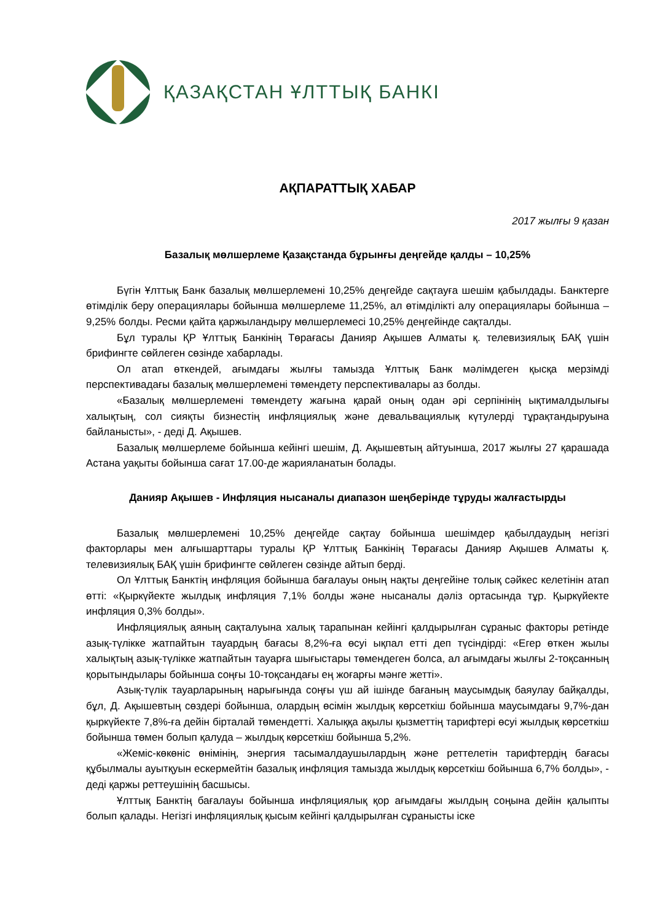ҚАЗАҚСТАН ҰЛТТЫҚ БАНКІ
АҚПАРАТТЫҚ ХАБАР
2017 жылғы 9 қазан
Базалық мөлшерлеме Қазақстанда бұрынғы деңгейде қалды – 10,25%
Бүгін Ұлттық Банк базалық мөлшерлемені 10,25% деңгейде сақтауға шешім қабылдады. Банктерге өтімділік беру операциялары бойынша мөлшерлеме 11,25%, ал өтімділікті алу операциялары бойынша – 9,25% болды. Ресми қайта қаржыландыру мөлшерлемесі 10,25% деңгейінде сақталды.
Бұл туралы ҚР Ұлттық Банкінің Төрағасы Данияр Ақышев Алматы қ. телевизиялық БАҚ үшін брифингте сөйлеген сөзінде хабарлады.
Ол атап өткендей, ағымдағы жылғы тамызда Ұлттық Банк мәлімдеген қысқа мерзімді перспективадағы базалық мөлшерлемені төмендету перспективалары аз болды.
«Базалық мөлшерлемені төмендету жағына қарай оның одан әрі серпінінің ықтималдылығы халықтың, сол сияқты бизнестің инфляциялық және девальвациялық күтулерді тұрақтандыруына байланысты», - деді Д. Ақышев.
Базалық мөлшерлеме бойынша кейінгі шешім, Д. Ақышевтың айтуынша, 2017 жылғы 27 қарашада Астана уақыты бойынша сағат 17.00-де жарияланатын болады.
Данияр Ақышев - Инфляция нысаналы диапазон шеңберінде тұруды жалғастырды
Базалық мөлшерлемені 10,25% деңгейде сақтау бойынша шешімдер қабылдаудың негізгі факторлары мен алғышарттары туралы ҚР Ұлттық Банкінің Төрағасы Данияр Ақышев Алматы қ. телевизиялық БАҚ үшін брифингте сөйлеген сөзінде айтып берді.
Ол Ұлттық Банктің инфляция бойынша бағалауы оның нақты деңгейіне толық сәйкес келетінін атап өтті: «Қыркүйекте жылдық инфляция 7,1% болды және нысаналы дәліз ортасында тұр. Қыркүйекте инфляция 0,3% болды».
Инфляциялық аяның сақталуына халық тарапынан кейінгі қалдырылған сұраныс факторы ретінде азық-түлікке жатпайтын тауардың бағасы 8,2%-ға өсуі ықпал етті деп түсіндірді: «Егер өткен жылы халықтың азық-түлікке жатпайтын тауарға шығыстары төмендеген болса, ал ағымдағы жылғы 2-тоқсанның қорытындылары бойынша соңғы 10-тоқсандағы ең жоғарғы мәнге жетті».
Азық-түлік тауарларының нарығында соңғы үш ай ішінде бағаның маусымдық баяулау байқалды, бұл, Д. Ақышевтың сөздері бойынша, олардың өсімін жылдық көрсеткіш бойынша маусымдағы 9,7%-дан қыркүйекте 7,8%-ға дейін бірталай төмендетті. Халыққа ақылы қызметтің тарифтері өсуі жылдық көрсеткіш бойынша төмен болып қалуда – жылдық көрсеткіш бойынша 5,2%.
«Жеміс-көкөніс өнімінің, энергия тасымалдаушылардың және реттелетін тарифтердің бағасы құбылмалы ауытқуын ескермейтін базалық инфляция тамызда жылдық көрсеткіш бойынша 6,7% болды», - деді қаржы реттеушінің басшысы.
Ұлттық Банктің бағалауы бойынша инфляциялық қор ағымдағы жылдың соңына дейін қалыпты болып қалады. Негізгі инфляциялық қысым кейінгі қалдырылған сұранысты іске